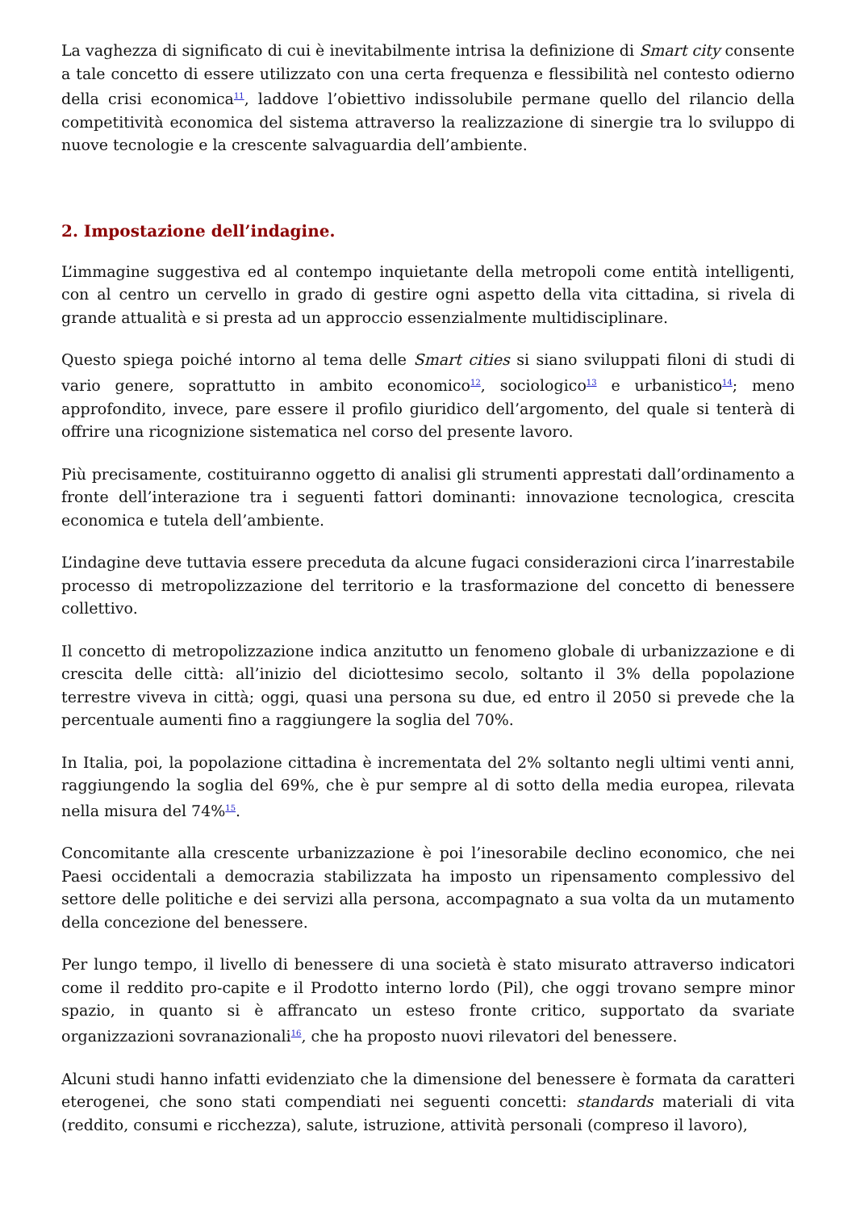La vaghezza di significato di cui è inevitabilmente intrisa la definizione di Smart city consente a tale concetto di essere utilizzato con una certa frequenza e flessibilità nel contesto odierno della crisi economica<sup>11</sup>, laddove l’obiettivo indissolubile permane quello del rilancio della competitività economica del sistema attraverso la realizzazione di sinergie tra lo sviluppo di nuove tecnologie e la crescente salvaguardia dell’ambiente.
2. Impostazione dell’indagine.
L’immagine suggestiva ed al contempo inquietante della metropoli come entità intelligenti, con al centro un cervello in grado di gestire ogni aspetto della vita cittadina, si rivela di grande attualità e si presta ad un approccio essenzialmente multidisciplinare.
Questo spiega poiché intorno al tema delle Smart cities si siano sviluppati filoni di studi di vario genere, soprattutto in ambito economico<sup>12</sup>, sociologico<sup>13</sup> e urbanistico<sup>14</sup>; meno approfondito, invece, pare essere il profilo giuridico dell’argomento, del quale si tenterà di offrire una ricognizione sistematica nel corso del presente lavoro.
Più precisamente, costituiranno oggetto di analisi gli strumenti apprestati dall’ordinamento a fronte dell’interazione tra i seguenti fattori dominanti: innovazione tecnologica, crescita economica e tutela dell’ambiente.
L’indagine deve tuttavia essere preceduta da alcune fugaci considerazioni circa l’inarrestabile processo di metropolizzazione del territorio e la trasformazione del concetto di benessere collettivo.
Il concetto di metropolizzazione indica anzitutto un fenomeno globale di urbanizzazione e di crescita delle città: all’inizio del diciottesimo secolo, soltanto il 3% della popolazione terrestre viveva in città; oggi, quasi una persona su due, ed entro il 2050 si prevede che la percentuale aumenti fino a raggiungere la soglia del 70%.
In Italia, poi, la popolazione cittadina è incrementata del 2% soltanto negli ultimi venti anni, raggiungendo la soglia del 69%, che è pur sempre al di sotto della media europea, rilevata nella misura del 74%<sup>15</sup>.
Concomitante alla crescente urbanizzazione è poi l’inesorabile declino economico, che nei Paesi occidentali a democrazia stabilizzata ha imposto un ripensamento complessivo del settore delle politiche e dei servizi alla persona, accompagnato a sua volta da un mutamento della concezione del benessere.
Per lungo tempo, il livello di benessere di una società è stato misurato attraverso indicatori come il reddito pro-capite e il Prodotto interno lordo (Pil), che oggi trovano sempre minor spazio, in quanto si è affrancato un esteso fronte critico, supportato da svariate organizzazioni sovranazionali<sup>16</sup>, che ha proposto nuovi rilevatori del benessere.
Alcuni studi hanno infatti evidenziato che la dimensione del benessere è formata da caratteri eterogenei, che sono stati compendiati nei seguenti concetti: standards materiali di vita (reddito, consumi e ricchezza), salute, istruzione, attività personali (compreso il lavoro),